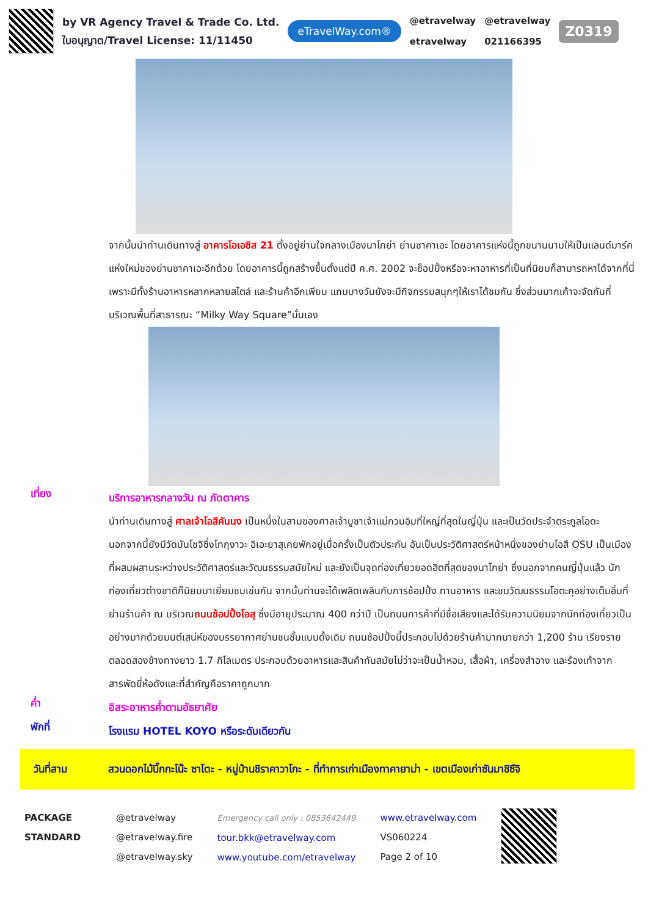by VR Agency Travel & Trade Co. Ltd.
ใบอนุญาต/Travel License: 11/11450
eTravelWay.com®
@etravelway
etravelway
@etravelway
021166395
Z0319
จากนั้นนำท่านเดินทางสู่ อาคารโอเอซิส 21 ตั้งอยู่ย่านใจกลางเมืองนาโกย่า ย่านซาคาเอะ โดยอาคารแห่งนี้ถูกขนานนามให้เป็นแลนด์มาร์คแห่งใหม่ของย่านซาคาเอะอีกด้วย โดยอาคารนี้ถูกสร้างขึ้นตั้งแต่ปี ค.ศ. 2002 จะช็อปปิ้งหรือจะหาอาหารที่เป็นที่นิยมก็สามารถหาได้จากที่นี่ เพราะมีทั้งร้านอาหารหลากหลายสไตล์ และร้านค้าอีกเพียบ แถมบางวันยังจะมีกิจกรรมสนุกๆให้เราได้ชมกัน ซึ่งส่วนมากเค้าจะจัดกันที่บริเวณพื้นที่สาธารณะ “Milky Way Square”นั่นเอง
เที่ยง
บริการอาหารกลางวัน ณ ภัตตาคาร
นำท่านเดินทางสู่ ศาลเจ้าโอสึคันนง เป็นหนึ่งในสามของศาลเจ้าบูชาเจ้าแม่กวนอิมที่ใหญ่ที่สุดในญี่ปุ่น และเป็นวัดประจำตระกูลโอดะ นอกจากนี้ยังมีวัดบันโชจิซึ่งโทกุงาวะ อิเอะยาสุเคยพักอยู่เมื่อครั้งเป็นตัวประกัน อันเป็นประวัติศาสตร์หน้าหนึ่งของย่านโอสึ OSU เป็นเมืองที่ผสมผสานระหว่างประวัติศาสตร์และวัฒนธรรมสมัยใหม่ และยังเป็นจุดท่องเที่ยวยอดฮิตที่สุดของนาโกย่า ซึ่งนอกจากคนญี่ปุ่นแล้ว นักท่องเที่ยวต่างชาติก็นิยมมาเยี่ยมชมเช่นกัน จากนั้นท่านจะได้เพลิดเพลินกับการช้อปปิ้ง ทานอาหาร และชมวัฒนธรรมโอตะคุอย่างเต็มอิ่มที่ย่านร้านค้า ณ บริเวณถนนช้อปปิ้งโอสุ ซึ่งมีอายุประมาณ 400 กว่าปี เป็นถนนการค้าที่มีชื่อเสียงและได้รับความนิยมจากนักท่องเที่ยวเป็นอย่างมากด้วยมนต์เสน่ห์ของบรรยากาศย่านชนชั้นแบบดั้งเดิม ถนนช้อปปิ้งนี้ประกอบไปด้วยร้านค้ามากมายกว่า 1,200 ร้าน เรียงรายตลอดสองข้างทางยาว 1.7 กิโลเมตร ประกอบด้วยอาหารและสินค้าทันสมัยไม่ว่าจะเป็นน้ำหอม, เสื้อผ้า, เครื่องสำอาง และร้องเท้าจากสารพัดยี่ห้อดังและที่สำคัญคือราคาถูกมาก
ค่ำ
อิสระอาหารค่ำตามอัธยาศัย
พักที่
โรงแรม HOTEL KOYO หรือระดับเดียวกัน
วันที่สาม สวนดอกไม้บิ๊กกะโน๊ะ ซาโตะ - หมู่บ้านชิราคาวาโกะ - ที่ทำการเก่าเมืองทาคายาม่า - เขตเมืองเก่าซันมาชิซึจิ
PACKAGE STANDARD
@etravelway
@etravelway.fire
@etravelway.sky
Emergency call only : 0853642449
tour.bkk@etravelway.com
www.youtube.com/etravelway
www.etravelway.com
VS060224
Page 2 of 10